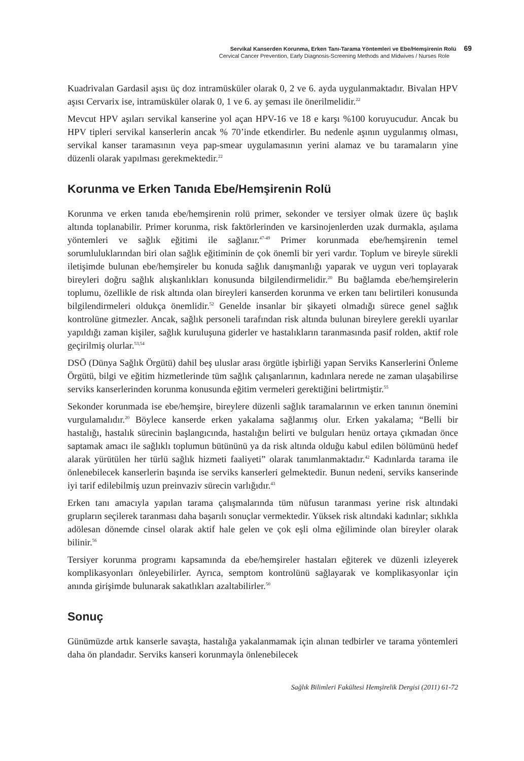Servikal Kanserden Korunma, Erken Tanı-Tarama Yöntemleri ve Ebe/Hemşirenin Rolü 69
Cervical Cancer Prevention, Early Diagnosis-Screening Methods and Midwives / Nurses Role
Kuadrivalan Gardasil aşısı üç doz intramüsküler olarak 0, 2 ve 6. ayda uygulanmaktadır. Bivalan HPV aşısı Cervarix ise, intramüsküler olarak 0, 1 ve 6. ay şeması ile önerilmelidir.<sup>22</sup>
Mevcut HPV aşıları servikal kanserine yol açan HPV-16 ve 18 e karşı %100 koruyucudur. Ancak bu HPV tipleri servikal kanserlerin ancak % 70’inde etkendirler. Bu nedenle aşının uygulanmış olması, servikal kanser taramasının veya pap-smear uygulamasının yerini alamaz ve bu taramaların yine düzenli olarak yapılması gerekmektedir.<sup>22</sup>
Korunma ve Erken Tanıda Ebe/Hemşirenin Rolü
Korunma ve erken tanıda ebe/hemşirenin rolü primer, sekonder ve tersiyer olmak üzere üç başlık altında toplanabilir. Primer korunma, risk faktörlerinden ve karsinojenlerden uzak durmakla, aşılama yöntemleri ve sağlık eğitimi ile sağlanır.<sup>47-49</sup> Primer korunmada ebe/hemşirenin temel sorumluluklarından biri olan sağlık eğitiminin de çok önemli bir yeri vardır. Toplum ve bireyle sürekli iletişimde bulunan ebe/hemşireler bu konuda sağlık danışmanlığı yaparak ve uygun veri toplayarak bireyleri doğru sağlık alışkanlıkları konusunda bilgilendirmelidir.<sup>20</sup> Bu bağlamda ebe/hemşirelerin toplumu, özellikle de risk altında olan bireyleri kanserden korunma ve erken tanı belirtileri konusunda bilgilendirmeleri oldukça önemlidir.<sup>52</sup> Genelde insanlar bir şikayeti olmadığı sürece genel sağlık kontrolüne gitmezler. Ancak, sağlık personeli tarafından risk altında bulunan bireylere gerekli uyarılar yapıldığı zaman kişiler, sağlık kuruluşuna giderler ve hastalıkların taranmasında pasif rolden, aktif role geçirilmiş olurlar.<sup>53,54</sup>
DSÖ (Dünya Sağlık Örgütü) dahil beş uluslar arası örgütle işbirliği yapan Serviks Kanserlerini Önleme Örgütü, bilgi ve eğitim hizmetlerinde tüm sağlık çalışanlarının, kadınlara nerede ne zaman ulaşabilirse serviks kanserlerinden korunma konusunda eğitim vermeleri gerektiğini belirtmiştir.<sup>55</sup>
Sekonder korunmada ise ebe/hemşire, bireylere düzenli sağlık taramalarının ve erken tanının önemini vurgulamalıdır.<sup>20</sup> Böylece kanserde erken yakalama sağlanmış olur. Erken yakalama; “Belli bir hastalığı, hastalık sürecinin başlangıcında, hastalığın belirti ve bulguları henüz ortaya çıkmadan önce saptamak amacı ile sağlıklı toplumun bütününü ya da risk altında olduğu kabul edilen bölümünü hedef alarak yürütülen her türlü sağlık hizmeti faaliyeti” olarak tanımlanmaktadır.<sup>42</sup> Kadınlarda tarama ile önlenebilecek kanserlerin başında ise serviks kanserleri gelmektedir. Bunun nedeni, serviks kanserinde iyi tarif edilebilmiş uzun preinvaziv sürecin varlığıdır.<sup>43</sup>
Erken tanı amacıyla yapılan tarama çalışmalarında tüm nüfusun taranması yerine risk altındaki grupların seçilerek taranması daha başarılı sonuçlar vermektedir. Yüksek risk altındaki kadınlar; sıklıkla adölesan dönemde cinsel olarak aktif hale gelen ve çok eşli olma eğiliminde olan bireyler olarak bilinir.<sup>56</sup>
Tersiyer korunma programı kapsamında da ebe/hemşireler hastaları eğiterek ve düzenli izleyerek komplikasyonları önleyebilirler. Ayrıca, semptom kontrolünü sağlayarak ve komplikasyonlar için anında girişimde bulunarak sakatlıkları azaltabilirler.<sup>50</sup>
Sonuç
Günümüzde artık kanserle savaşta, hastalığa yakalanmamak için alınan tedbirler ve tarama yöntemleri daha ön plandadır. Serviks kanseri korunmayla önlenebilecek
Sağlık Bilimleri Fakültesi Hemşirelik Dergisi (2011) 61-72